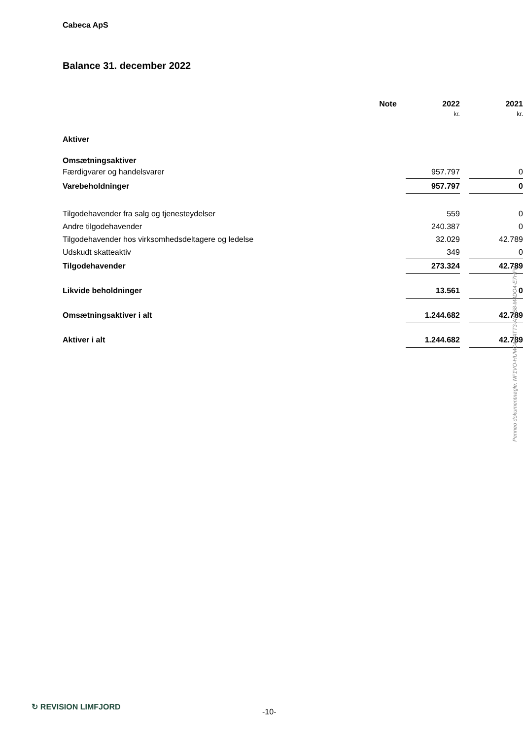Cabeca ApS
Balance 31. december 2022
| | Note | 2022 | | 2021 |
| | | kr. | | kr. |
| Aktiver | | | | |
| Omsætningsaktiver | | | | |
| Færdigvarer og handelsvarer | | 957.797 | | 0 |
| Varebeholdninger | | 957.797 | | 0 |
| Tilgodehavender fra salg og tjenesteydelser | | 559 | | 0 |
| Andre tilgodehavender | | 240.387 | | 0 |
| Tilgodehavender hos virksomhedsdeltagere og ledelse | | 32.029 | | 42.789 |
| Udskudt skatteaktiv | | 349 | | 0 |
| Tilgodehavender | | 273.324 | | 42.789 |
| Likvide beholdninger | | 13.561 | | 0 |
| Omsætningsaktiver i alt | | 1.244.682 | | 42.789 |
| Aktiver i alt | | 1.244.682 | | 42.789 |
Penneo dokumentnøgle: NF1VO-HUMC4-FATT3-AYY58-M4DO4-E7HFH
↻ REVISION LIMFJORD
-10-